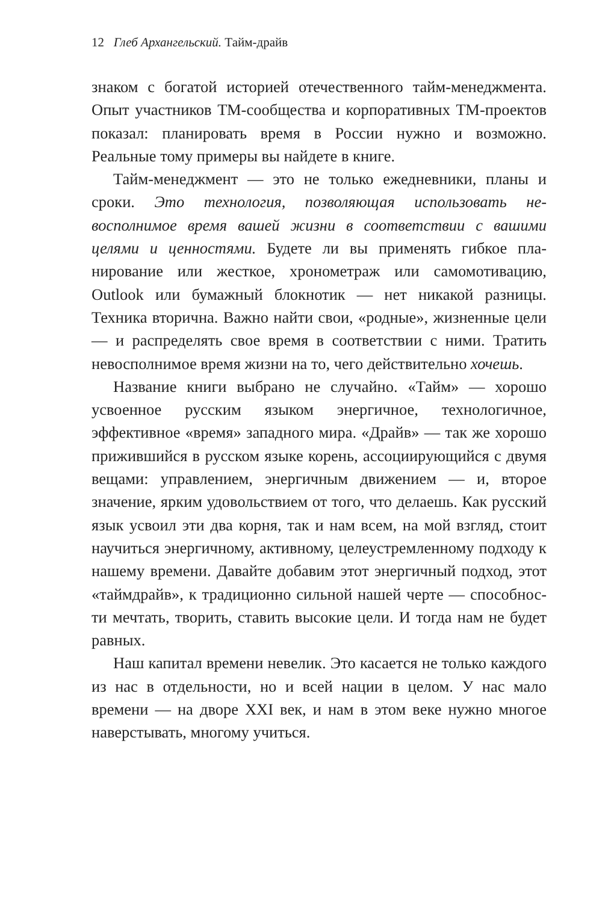12 Глеб Архангельский. Тайм-драйв
знаком с богатой историей отечественного тайм-менедж­мента. Опыт участников ТМ-сообщества и корпоратив­ных ТМ-проектов показал: планировать время в России нужно и возможно. Реальные тому примеры вы найдете в книге.
Тайм-менеджмент — это не только ежедневники, планы и сроки. Это технология, позволяющая использовать не­восполнимое время вашей жизни в соответствии с вашими целями и ценностями. Будете ли вы применять гибкое пла­нирование или жесткое, хронометраж или самомотивацию, Outlook или бумажный блокнотик — нет никакой разницы. Техника вторична. Важно найти свои, «родные», жизненные цели — и распределять свое время в соответствии с ними. Тратить невосполнимое время жизни на то, чего действи­тельно хочешь.
Название книги выбрано не случайно. «Тайм» — хоро­шо усвоенное русским языком энергичное, технологичное, эффективное «время» западного мира. «Драйв» — так же хорошо прижившийся в русском языке корень, ассоцииру­ющийся с двумя вещами: управлением, энергичным движе­нием — и, второе значение, ярким удовольствием от того, что делаешь. Как русский язык усвоил эти два корня, так и нам всем, на мой взгляд, стоит научиться энергичному, активному, целеустремленному подходу к нашему време­ни. Давайте добавим этот энергичный подход, этот «тайм­драйв», к традиционно сильной нашей черте — способнос­ти мечтать, творить, ставить высокие цели. И тогда нам не будет равных.
Наш капитал времени невелик. Это касается не только каждого из нас в отдельности, но и всей нации в целом. У нас мало времени — на дворе XXI век, и нам в этом веке нужно многое наверстывать, многому учиться.